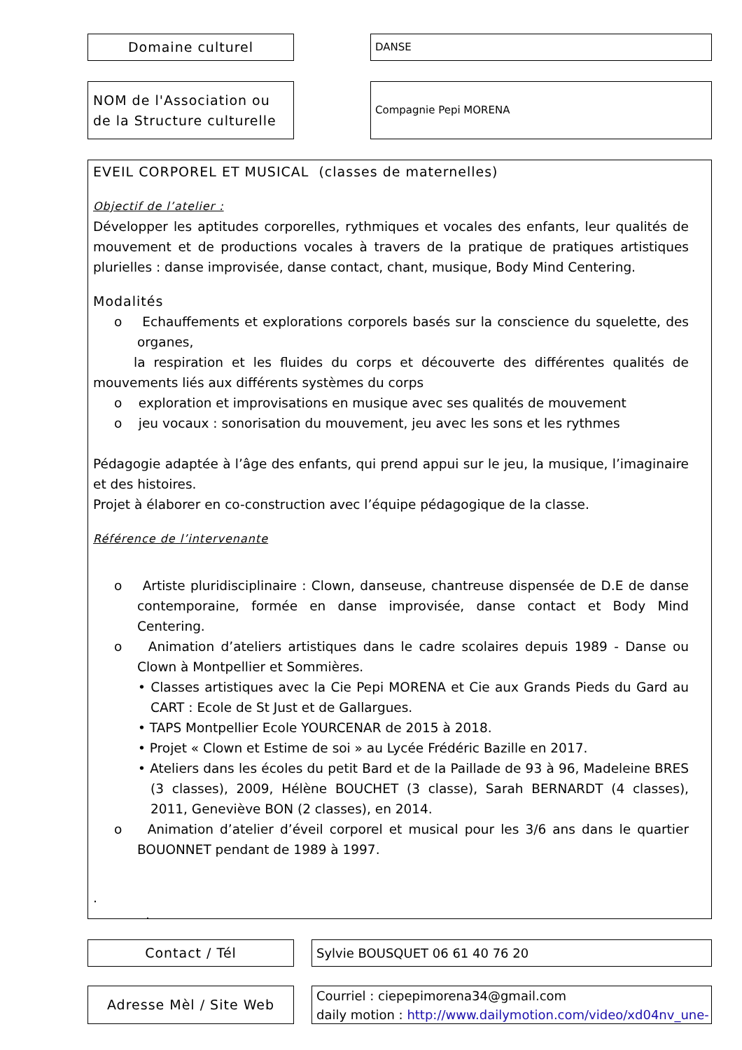Domaine culturel DANSE
NOM de l'Association ou de la Structure culturelle
Compagnie Pepi MORENA
EVEIL CORPOREL ET MUSICAL (classes de maternelles)
Objectif de l’atelier :
Développer les aptitudes corporelles, rythmiques et vocales des enfants, leur qualités de mouvement et de productions vocales à travers de la pratique de pratiques artistiques plurielles : danse improvisée, danse contact, chant, musique, Body Mind Centering.
Modalités
o Echauffements et explorations corporels basés sur la conscience du squelette, des organes,
la respiration et les fluides du corps et découverte des différentes qualités de mouvements liés aux différents systèmes du corps
o exploration et improvisations en musique avec ses qualités de mouvement
o jeu vocaux : sonorisation du mouvement, jeu avec les sons et les rythmes
Pédagogie adaptée à l’âge des enfants, qui prend appui sur le jeu, la musique, l’imaginaire et des histoires.
Projet à élaborer en co-construction avec l’équipe pédagogique de la classe.
Référence de l’intervenante
o Artiste pluridisciplinaire : Clown, danseuse, chantreuse dispensée de D.E de danse contemporaine, formée en danse improvisée, danse contact et Body Mind Centering.
o Animation d’ateliers artistiques dans le cadre scolaires depuis 1989 - Danse ou Clown à Montpellier et Sommières.
• Classes artistiques avec la Cie Pepi MORENA et Cie aux Grands Pieds du Gard au CART : Ecole de St Just et de Gallargues.
• TAPS Montpellier Ecole YOURCENAR de 2015 à 2018.
• Projet « Clown et Estime de soi » au Lycée Frédéric Bazille en 2017.
• Ateliers dans les écoles du petit Bard et de la Paillade de 93 à 96, Madeleine BRES (3 classes), 2009, Hélène BOUCHET (3 classe), Sarah BERNARDT (4 classes), 2011, Geneviève BON (2 classes), en 2014.
o Animation d’atelier d’éveil corporel et musical pour les 3/6 ans dans le quartier BOUONNET pendant de 1989 à 1997.
.
.
Contact / Tél Sylvie BOUSQUET 06 61 40 76 20
Adresse Mèl / Site Web
Courriel : ciepepimorena34@gmail.com
daily motion : http://www.dailymotion.com/video/xd04nv_une-